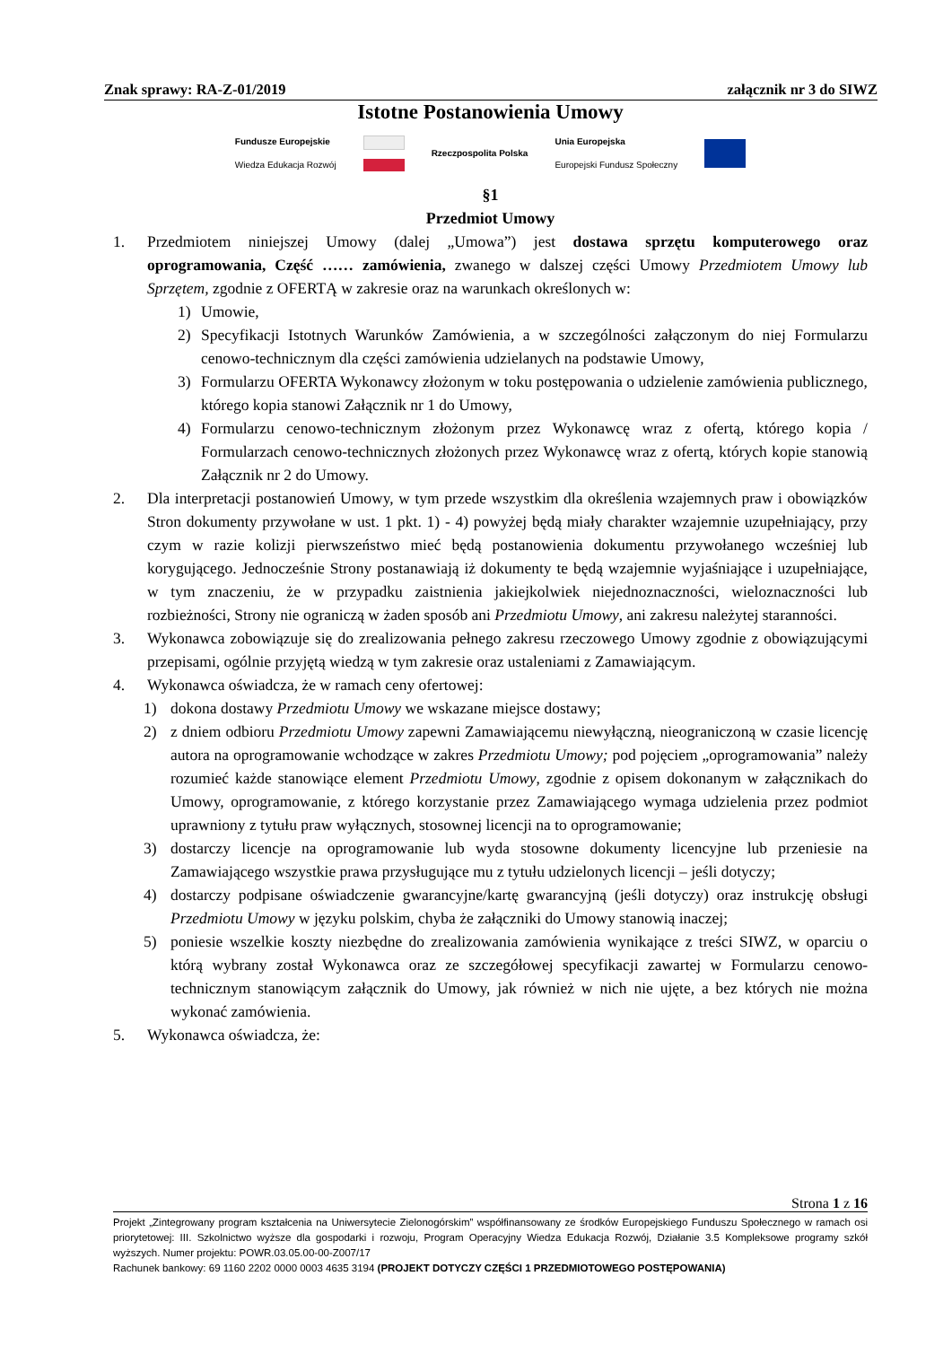Znak sprawy: RA-Z-01/2019 załącznik nr 3 do SIWZ
Istotne Postanowienia Umowy
Fundusze Europejskie
Wiedza Edukacja Rozwój Rzeczpospolita Polska Unia Europejska
Europejski Fundusz Społeczny
§1
Przedmiot Umowy
1. Przedmiotem niniejszej Umowy (dalej „Umowa”) jest dostawa sprzętu komputerowego oraz oprogramowania, Część …… zamówienia, zwanego w dalszej części Umowy Przedmiotem Umowy lub Sprzętem, zgodnie z OFERTĄ w zakresie oraz na warunkach określonych w:
1) Umowie,
2) Specyfikacji Istotnych Warunków Zamówienia, a w szczególności załączonym do niej Formularzu cenowo-technicznym dla części zamówienia udzielanych na podstawie Umowy,
3) Formularzu OFERTA Wykonawcy złożonym w toku postępowania o udzielenie zamówienia publicznego, którego kopia stanowi Załącznik nr 1 do Umowy,
4) Formularzu cenowo-technicznym złożonym przez Wykonawcę wraz z ofertą, którego kopia / Formularzach cenowo-technicznych złożonych przez Wykonawcę wraz z ofertą, których kopie stanowią Załącznik nr 2 do Umowy.
2. Dla interpretacji postanowień Umowy, w tym przede wszystkim dla określenia wzajemnych praw i obowiązków Stron dokumenty przywołane w ust. 1 pkt. 1) - 4) powyżej będą miały charakter wzajemnie uzupełniający, przy czym w razie kolizji pierwszeństwo mieć będą postanowienia dokumentu przywołanego wcześniej lub korygującego. Jednocześnie Strony postanawiają iż dokumenty te będą wzajemnie wyjaśniające i uzupełniające, w tym znaczeniu, że w przypadku zaistnienia jakiejkolwiek niejednoznaczności, wieloznaczności lub rozbieżności, Strony nie ograniczą w żaden sposób ani Przedmiotu Umowy, ani zakresu należytej staranności.
3. Wykonawca zobowiązuje się do zrealizowania pełnego zakresu rzeczowego Umowy zgodnie z obowiązującymi przepisami, ogólnie przyjętą wiedzą w tym zakresie oraz ustaleniami z Zamawiającym.
4. Wykonawca oświadcza, że w ramach ceny ofertowej:
1) dokona dostawy Przedmiotu Umowy we wskazane miejsce dostawy;
2) z dniem odbioru Przedmiotu Umowy zapewni Zamawiającemu niewyłączną, nieograniczoną w czasie licencję autora na oprogramowanie wchodzące w zakres Przedmiotu Umowy; pod pojęciem „oprogramowania” należy rozumieć każde stanowiące element Przedmiotu Umowy, zgodnie z opisem dokonanym w załącznikach do Umowy, oprogramowanie, z którego korzystanie przez Zamawiającego wymaga udzielenia przez podmiot uprawniony z tytułu praw wyłącznych, stosownej licencji na to oprogramowanie;
3) dostarczy licencje na oprogramowanie lub wyda stosowne dokumenty licencyjne lub przeniesie na Zamawiającego wszystkie prawa przysługujące mu z tytułu udzielonych licencji – jeśli dotyczy;
4) dostarczy podpisane oświadczenie gwarancyjne/kartę gwarancyjną (jeśli dotyczy) oraz instrukcję obsługi Przedmiotu Umowy w języku polskim, chyba że załączniki do Umowy stanowią inaczej;
5) poniesie wszelkie koszty niezbędne do zrealizowania zamówienia wynikające z treści SIWZ, w oparciu o którą wybrany został Wykonawca oraz ze szczegółowej specyfikacji zawartej w Formularzu cenowo-technicznym stanowiącym załącznik do Umowy, jak również w nich nie ujęte, a bez których nie można wykonać zamówienia.
5. Wykonawca oświadcza, że:
Strona 1 z 16
Projekt „Zintegrowany program kształcenia na Uniwersytecie Zielonogórskim” współfinansowany ze środków Europejskiego Funduszu Społecznego w ramach osi priorytetowej: III. Szkolnictwo wyższe dla gospodarki i rozwoju, Program Operacyjny Wiedza Edukacja Rozwój, Działanie 3.5 Kompleksowe programy szkół wyższych. Numer projektu: POWR.03.05.00-00-Z007/17
Rachunek bankowy: 69 1160 2202 0000 0003 4635 3194 (PROJEKT DOTYCZY CZĘŚCI 1 PRZEDMIOTOWEGO POSTĘPOWANIA)